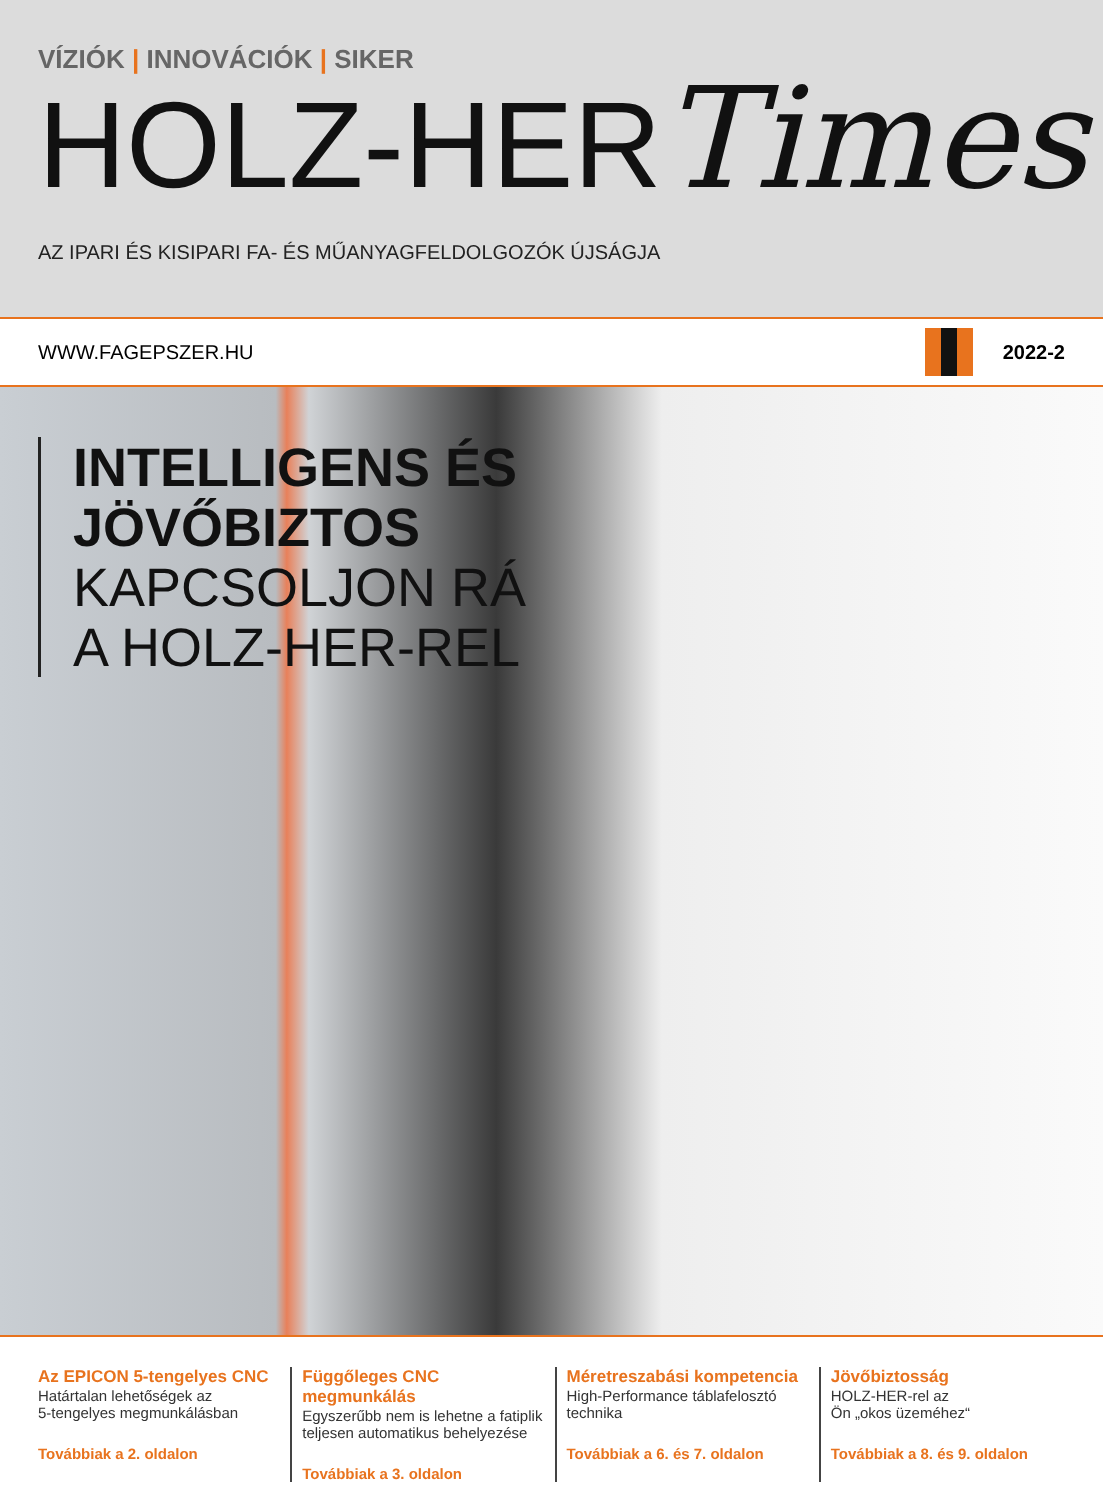VÍZIÓK | INNOVÁCIÓK | SIKER
HOLZ-HERTimes
AZ IPARI ÉS KISIPARI FA- ÉS MŰANYAGFELDOLGOZÓK ÚJSÁGJA
WWW.FAGEPSZER.HU 2022-2
INTELLIGENS ÉS
JÖVŐBIZTOS
KAPCSOLJON RÁ
A HOLZ-HER-REL
Az EPICON 5-tengelyes CNC
Határtalan lehetőségek az
5-tengelyes megmunkálásban
Továbbiak a 2. oldalon
Függőleges CNC megmunkálás
Egyszerűbb nem is lehetne a fatiplik
teljesen automatikus behelyezése
Továbbiak a 3. oldalon
Méretreszabási kompetencia
High-Performance táblafelosztó technika
Továbbiak a 6. és 7. oldalon
Jövőbiztosság
HOLZ-HER-rel az
Ön „okos üzeméhez“
Továbbiak a 8. és 9. oldalon